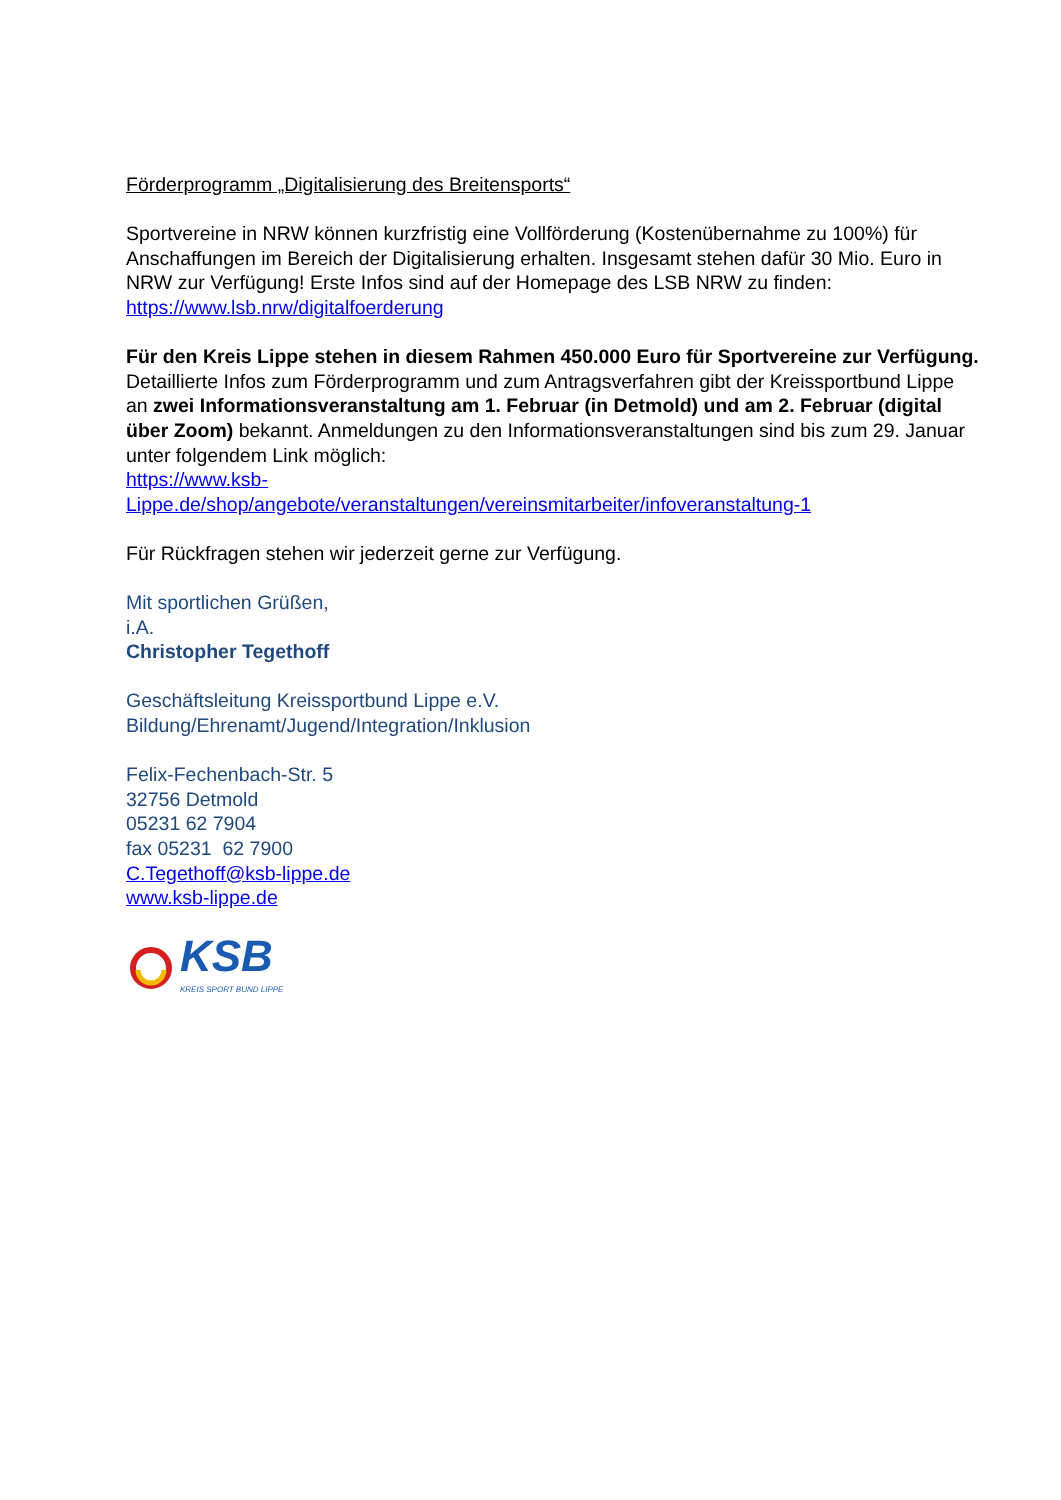Förderprogramm „Digitalisierung des Breitensports“
Sportvereine in NRW können kurzfristig eine Vollförderung (Kostenübernahme zu 100%) für Anschaffungen im Bereich der Digitalisierung erhalten. Insgesamt stehen dafür 30 Mio. Euro in NRW zur Verfügung! Erste Infos sind auf der Homepage des LSB NRW zu finden: https://www.lsb.nrw/digitalfoerderung
Für den Kreis Lippe stehen in diesem Rahmen 450.000 Euro für Sportvereine zur Verfügung. Detaillierte Infos zum Förderprogramm und zum Antragsverfahren gibt der Kreissportbund Lippe an zwei Informationsveranstaltung am 1. Februar (in Detmold) und am 2. Februar (digital über Zoom) bekannt. Anmeldungen zu den Informationsveranstaltungen sind bis zum 29. Januar unter folgendem Link möglich:
https://www.ksb-
Lippe.de/shop/angebote/veranstaltungen/vereinsmitarbeiter/infoveranstaltung-1
Für Rückfragen stehen wir jederzeit gerne zur Verfügung.
Mit sportlichen Grüßen,
i.A.
Christopher Tegethoff
Geschäftsleitung Kreissportbund Lippe e.V.
Bildung/Ehrenamt/Jugend/Integration/Inklusion
Felix-Fechenbach-Str. 5
32756 Detmold
05231 62 7904
fax 05231 62 7900
C.Tegethoff@ksb-lippe.de
www.ksb-lippe.de
KSB
KREIS SPORT BUND LIPPE